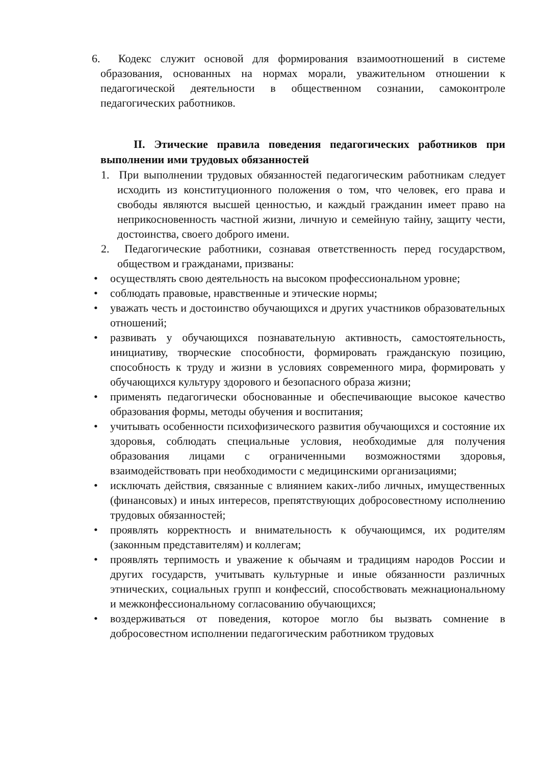6. Кодекс служит основой для формирования взаимоотношений в системе образования, основанных на нормах морали, уважительном отношении к педагогической деятельности в общественном сознании, самоконтроле педагогических работников.
II. Этические правила поведения педагогических работников при выполнении ими трудовых обязанностей
1. При выполнении трудовых обязанностей педагогическим работникам следует исходить из конституционного положения о том, что человек, его права и свободы являются высшей ценностью, и каждый гражданин имеет право на неприкосновенность частной жизни, личную и семейную тайну, защиту чести, достоинства, своего доброго имени.
2. Педагогические работники, сознавая ответственность перед государством, обществом и гражданами, призваны:
• осуществлять свою деятельность на высоком профессиональном уровне;
• соблюдать правовые, нравственные и этические нормы;
• уважать честь и достоинство обучающихся и других участников образовательных отношений;
• развивать у обучающихся познавательную активность, самостоятельность, инициативу, творческие способности, формировать гражданскую позицию, способность к труду и жизни в условиях современного мира, формировать у обучающихся культуру здорового и безопасного образа жизни;
• применять педагогически обоснованные и обеспечивающие высокое качество образования формы, методы обучения и воспитания;
• учитывать особенности психофизического развития обучающихся и состояние их здоровья, соблюдать специальные условия, необходимые для получения образования лицами с ограниченными возможностями здоровья, взаимодействовать при необходимости с медицинскими организациями;
• исключать действия, связанные с влиянием каких-либо личных, имущественных (финансовых) и иных интересов, препятствующих добросовестному исполнению трудовых обязанностей;
• проявлять корректность и внимательность к обучающимся, их родителям (законным представителям) и коллегам;
• проявлять терпимость и уважение к обычаям и традициям народов России и других государств, учитывать культурные и иные обязанности различных этнических, социальных групп и конфессий, способствовать межнациональному и межконфессиональному согласованию обучающихся;
• воздерживаться от поведения, которое могло бы вызвать сомнение в добросовестном исполнении педагогическим работником трудовых